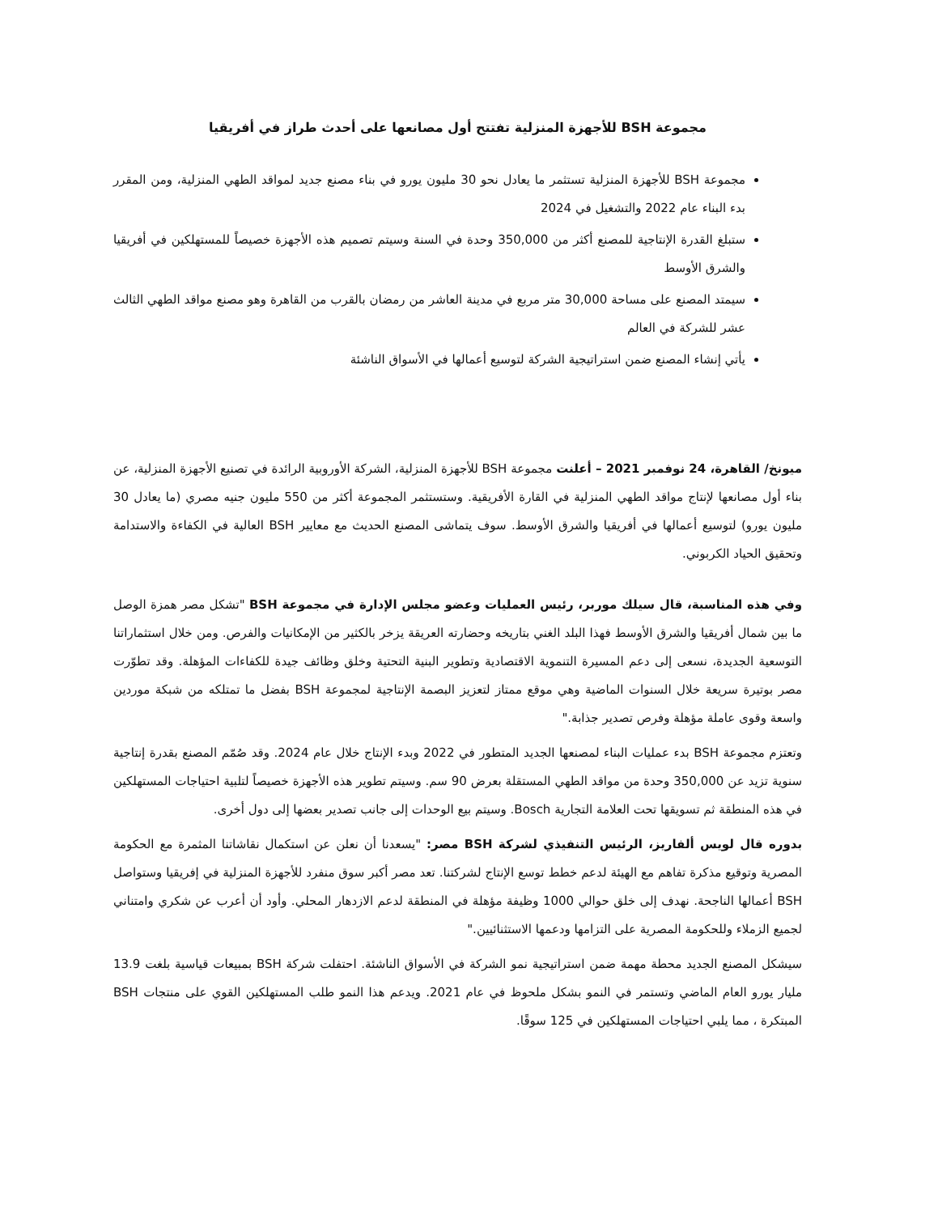مجموعة BSH للأجهزة المنزلية تفتتح أول مصانعها على أحدث طراز في أفريقيا
مجموعة BSH للأجهزة المنزلية تستثمر ما يعادل نحو 30 مليون يورو في بناء مصنع جديد لمواقد الطهي المنزلية، ومن المقرر بدء البناء عام 2022 والتشغيل في 2024
ستبلغ القدرة الإنتاجية للمصنع أكثر من 350,000 وحدة في السنة وسيتم تصميم هذه الأجهزة خصيصاً للمستهلكين في أفريقيا والشرق الأوسط
سيمتد المصنع على مساحة 30,000 متر مربع في مدينة العاشر من رمضان بالقرب من القاهرة وهو مصنع مواقد الطهي الثالث عشر للشركة في العالم
يأتي إنشاء المصنع ضمن استراتيجية الشركة لتوسيع أعمالها في الأسواق الناشئة
ميونخ/ القاهرة، 24 نوفمبر 2021 – أعلنت مجموعة BSH للأجهزة المنزلية، الشركة الأوروبية الرائدة في تصنيع الأجهزة المنزلية، عن بناء أول مصانعها لإنتاج مواقد الطهي المنزلية في القارة الأفريقية. وستستثمر المجموعة أكثر من 550 مليون جنيه مصري (ما يعادل 30 مليون يورو) لتوسيع أعمالها في أفريقيا والشرق الأوسط. سوف يتماشى المصنع الحديث مع معايير BSH العالية في الكفاءة والاستدامة وتحقيق الحياد الكربوني.
وفي هذه المناسبة، قال سيلك موربر، رئيس العمليات وعضو مجلس الإدارة في مجموعة BSH "تشكل مصر همزة الوصل ما بين شمال أفريقيا والشرق الأوسط فهذا البلد الغني بتاريخه وحضارته العريقة يزخر بالكثير من الإمكانيات والفرص. ومن خلال استثماراتنا التوسعية الجديدة، نسعى إلى دعم المسيرة التنموية الاقتصادية وتطوير البنية التحتية وخلق وظائف جيدة للكفاءات المؤهلة. وقد تطوّرت مصر بوتيرة سريعة خلال السنوات الماضية وهي موقع ممتاز لتعزيز البصمة الإنتاجية لمجموعة BSH بفضل ما تمتلكه من شبكة موردين واسعة وقوى عاملة مؤهلة وفرص تصدير جذابة."
وتعتزم مجموعة BSH بدء عمليات البناء لمصنعها الجديد المتطور في 2022 وبدء الإنتاج خلال عام 2024. وقد صُمّم المصنع بقدرة إنتاجية سنوية تزيد عن 350,000 وحدة من مواقد الطهي المستقلة بعرض 90 سم. وسيتم تطوير هذه الأجهزة خصيصاً لتلبية احتياجات المستهلكين في هذه المنطقة ثم تسويقها تحت العلامة التجارية Bosch. وسيتم بيع الوحدات إلى جانب تصدير بعضها إلى دول أخرى.
بدوره قال لويس ألفاريز، الرئيس التنفيذي لشركة BSH مصر: "يسعدنا أن نعلن عن استكمال نقاشاتنا المثمرة مع الحكومة المصرية وتوقيع مذكرة تفاهم مع الهيئة لدعم خطط توسع الإنتاج لشركتنا. تعد مصر أكبر سوق منفرد للأجهزة المنزلية في إفريقيا وستواصل BSH أعمالها الناجحة. نهدف إلى خلق حوالي 1000 وظيفة مؤهلة في المنطقة لدعم الازدهار المحلي. وأود أن أعرب عن شكري وامتناني لجميع الزملاء وللحكومة المصرية على التزامها ودعمها الاستثنائيين."
سيشكل المصنع الجديد محطة مهمة ضمن استراتيجية نمو الشركة في الأسواق الناشئة. احتفلت شركة BSH بمبيعات قياسية بلغت 13.9 مليار يورو العام الماضي وتستمر في النمو بشكل ملحوظ في عام 2021. ويدعم هذا النمو طلب المستهلكين القوي على منتجات BSH المبتكرة ، مما يلبي احتياجات المستهلكين في 125 سوقًا.